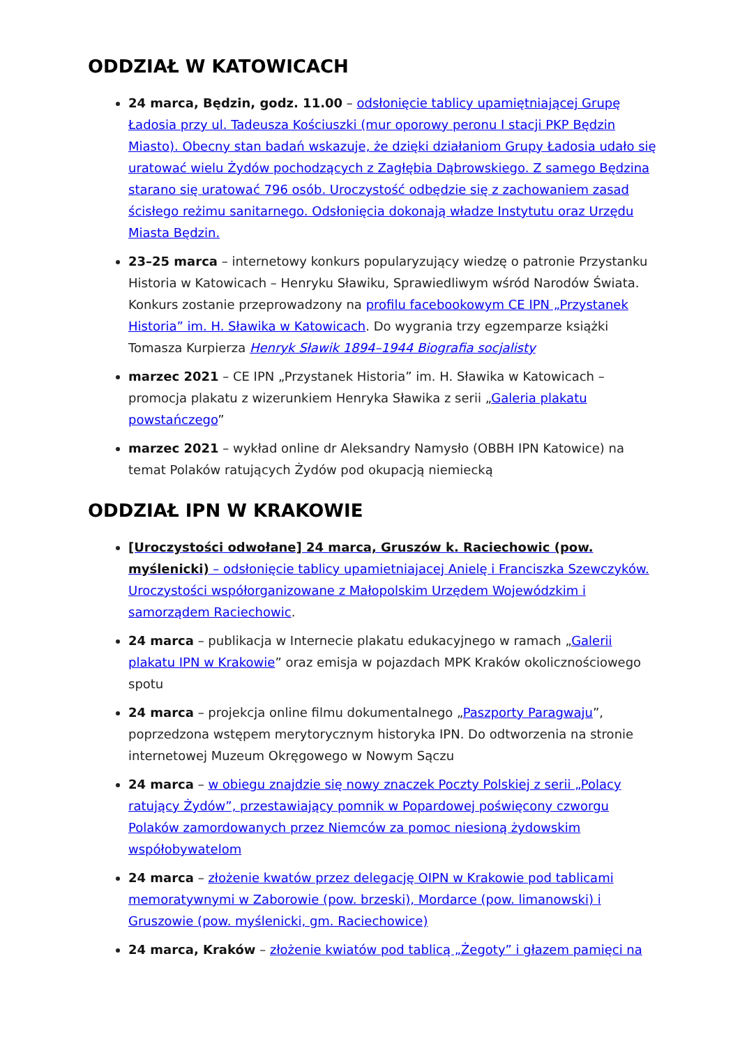ODDZIAŁ W KATOWICACH
24 marca, Będzin, godz. 11.00 – odsłonięcie tablicy upamiętniającej Grupę Ładosia przy ul. Tadeusza Kościuszki (mur oporowy peronu I stacji PKP Będzin Miasto). Obecny stan badań wskazuje, że dzięki działaniom Grupy Ładosia udało się uratować wielu Żydów pochodzących z Zagłębia Dąbrowskiego. Z samego Będzina starano się uratować 796 osób. Uroczystość odbędzie się z zachowaniem zasad ścisłego reżimu sanitarnego. Odsłonięcia dokonają władze Instytutu oraz Urzędu Miasta Będzin.
23–25 marca – internetowy konkurs popularyzujący wiedzę o patronie Przystanku Historia w Katowicach – Henryku Sławiku, Sprawiedliwym wśród Narodów Świata. Konkurs zostanie przeprowadzony na profilu facebookowym CE IPN „Przystanek Historia” im. H. Sławika w Katowicach. Do wygrania trzy egzemparze książki Tomasza Kurpierza Henryk Sławik 1894–1944 Biografia socjalisty
marzec 2021 – CE IPN „Przystanek Historia” im. H. Sławika w Katowicach – promocja plakatu z wizerunkiem Henryka Sławika z serii „Galeria plakatu powstańczego”
marzec 2021 – wykład online dr Aleksandry Namysło (OBBH IPN Katowice) na temat Polaków ratujących Żydów pod okupacją niemiecką
ODDZIAŁ IPN W KRAKOWIE
[Uroczystości odwołane] 24 marca, Gruszów k. Raciechowic (pow. myślenicki) – odsłonięcie tablicy upamietniajacej Anielę i Franciszka Szewczyków. Uroczystości współorganizowane z Małopolskim Urzędem Wojewódzkim i samorządem Raciechowic.
24 marca – publikacja w Internecie plakatu edukacyjnego w ramach „Galerii plakatu IPN w Krakowie” oraz emisja w pojazdach MPK Kraków okolicznościowego spotu
24 marca – projekcja online filmu dokumentalnego „Paszporty Paragwaju”, poprzedzona wstępem merytorycznym historyka IPN. Do odtworzenia na stronie internetowej Muzeum Okręgowego w Nowym Sączu
24 marca – w obiegu znajdzie się nowy znaczek Poczty Polskiej z serii „Polacy ratujący Żydów”, przestawiający pomnik w Popardowej poświęcony czworgu Polaków zamordowanych przez Niemców za pomoc niesioną żydowskim współobywatelom
24 marca – złożenie kwatów przez delegację OIPN w Krakowie pod tablicami memoratywnymi w Zaborowie (pow. brzeski), Mordarce (pow. limanowski) i Gruszowie (pow. myślenicki, gm. Raciechowice)
24 marca, Kraków – złożenie kwiatów pod tablicą „Żegoty” i głazem pamięci na